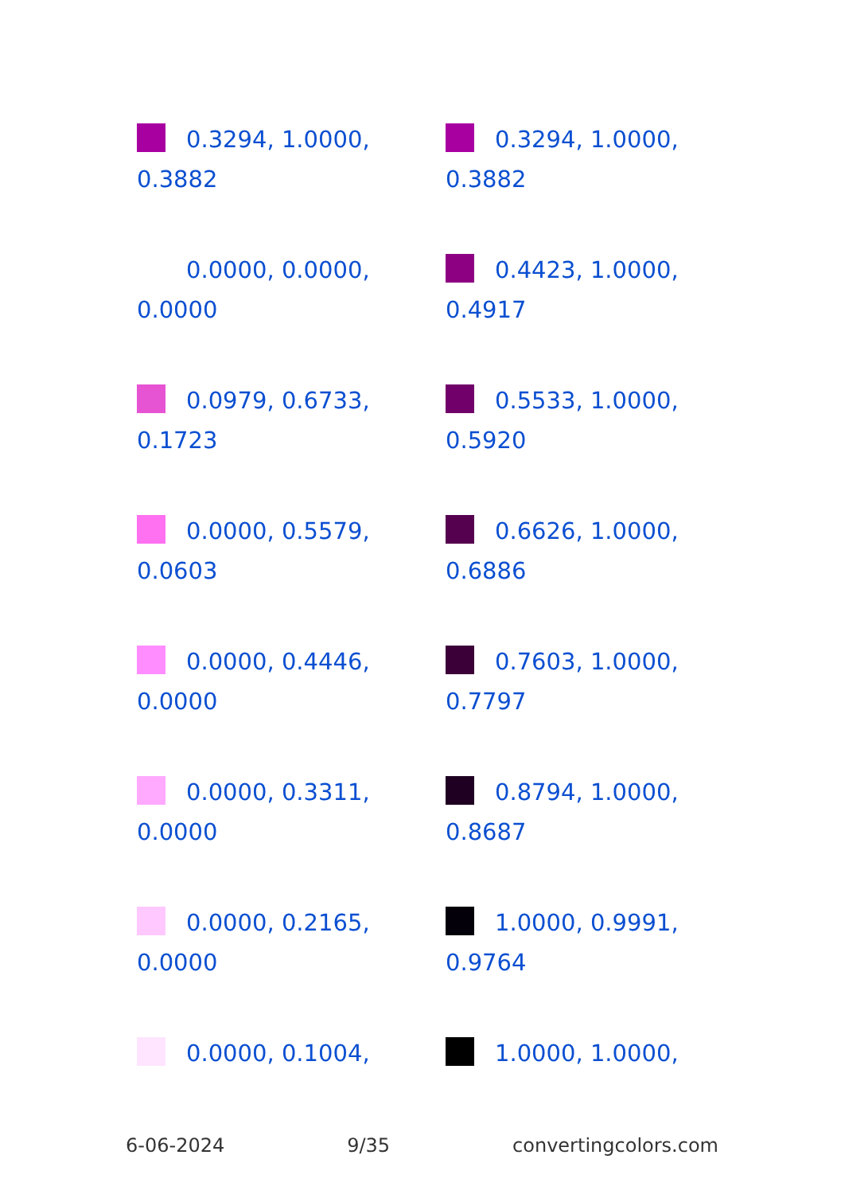0.3294, 1.0000, 0.3882
0.3294, 1.0000, 0.3882
0.0000, 0.0000, 0.0000
0.4423, 1.0000, 0.4917
0.0979, 0.6733, 0.1723
0.5533, 1.0000, 0.5920
0.0000, 0.5579, 0.0603
0.6626, 1.0000, 0.6886
0.0000, 0.4446, 0.0000
0.7603, 1.0000, 0.7797
0.0000, 0.3311, 0.0000
0.8794, 1.0000, 0.8687
0.0000, 0.2165, 0.0000
1.0000, 0.9991, 0.9764
0.0000, 0.1004,
1.0000, 1.0000,
6-06-2024 9/35 convertingcolors.com